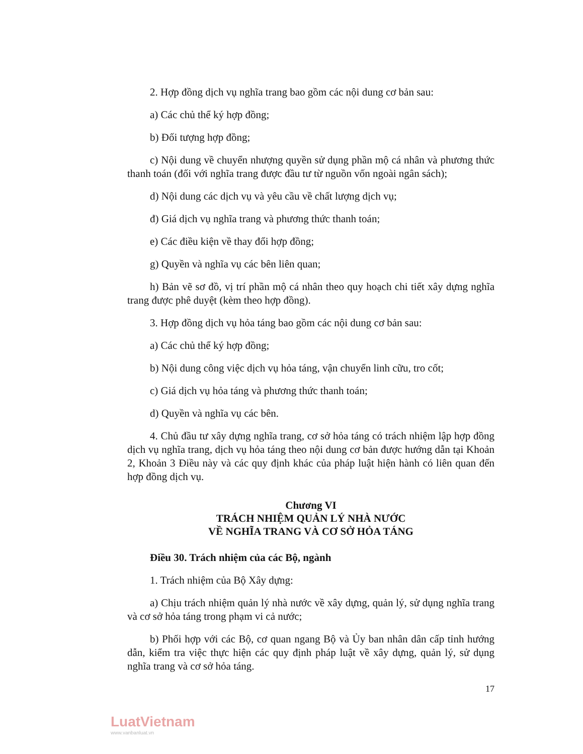2. Hợp đồng dịch vụ nghĩa trang bao gồm các nội dung cơ bản sau:
a) Các chủ thể ký hợp đồng;
b) Đối tượng hợp đồng;
c) Nội dung về chuyển nhượng quyền sử dụng phần mộ cá nhân và phương thức thanh toán (đối với nghĩa trang được đầu tư từ nguồn vốn ngoài ngân sách);
d) Nội dung các dịch vụ và yêu cầu về chất lượng dịch vụ;
đ) Giá dịch vụ nghĩa trang và phương thức thanh toán;
e) Các điều kiện về thay đổi hợp đồng;
g) Quyền và nghĩa vụ các bên liên quan;
h) Bản vẽ sơ đồ, vị trí phần mộ cá nhân theo quy hoạch chi tiết xây dựng nghĩa trang được phê duyệt (kèm theo hợp đồng).
3. Hợp đồng dịch vụ hỏa táng bao gồm các nội dung cơ bản sau:
a) Các chủ thể ký hợp đồng;
b) Nội dung công việc dịch vụ hỏa táng, vận chuyển linh cữu, tro cốt;
c) Giá dịch vụ hỏa táng và phương thức thanh toán;
d) Quyền và nghĩa vụ các bên.
4. Chủ đầu tư xây dựng nghĩa trang, cơ sở hỏa táng có trách nhiệm lập hợp đồng dịch vụ nghĩa trang, dịch vụ hỏa táng theo nội dung cơ bản được hướng dẫn tại Khoản 2, Khoản 3 Điều này và các quy định khác của pháp luật hiện hành có liên quan đến hợp đồng dịch vụ.
Chương VI
TRÁCH NHIỆM QUẢN LÝ NHÀ NƯỚC
VỀ NGHĨA TRANG VÀ CƠ SỞ HỎA TÁNG
Điều 30. Trách nhiệm của các Bộ, ngành
1. Trách nhiệm của Bộ Xây dựng:
a) Chịu trách nhiệm quản lý nhà nước về xây dựng, quản lý, sử dụng nghĩa trang và cơ sở hỏa táng trong phạm vi cả nước;
b) Phối hợp với các Bộ, cơ quan ngang Bộ và Ủy ban nhân dân cấp tỉnh hướng dẫn, kiểm tra việc thực hiện các quy định pháp luật về xây dựng, quản lý, sử dụng nghĩa trang và cơ sở hỏa táng.
17
LuatVietnam
www.vanbanluat.vn